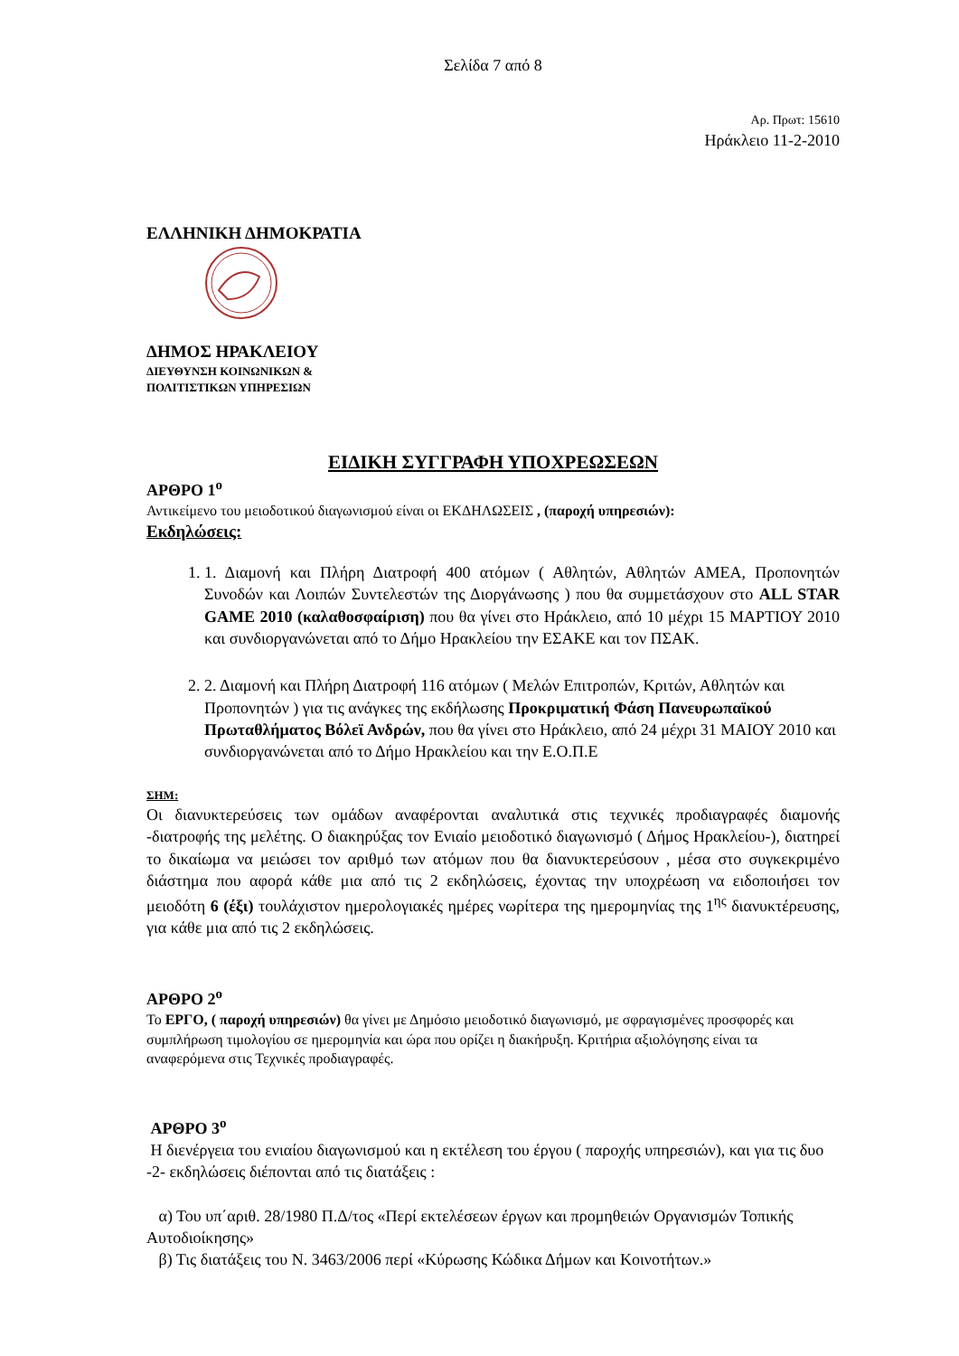Σελίδα 7 από 8
Αρ. Πρωτ: 15610
Ηράκλειο 11-2-2010
ΕΛΛΗΝΙΚΗ ΔΗΜΟΚΡΑΤΙΑ
ΔΗΜΟΣ ΗΡΑΚΛΕΙΟΥ
ΔΙΕΥΘΥΝΣΗ ΚΟΙΝΩΝΙΚΩΝ &
ΠΟΛΙΤΙΣΤΙΚΩΝ ΥΠΗΡΕΣΙΩΝ
ΕΙΔΙΚΗ ΣΥΓΓΡΑΦΗ ΥΠΟΧΡΕΩΣΕΩΝ
ΑΡΘΡΟ 1<sup>ο</sup>
Αντικείμενο του μειοδοτικού διαγωνισμού είναι οι ΕΚΔΗΛΩΣΕΙΣ , (παροχή υπηρεσιών):
Εκδηλώσεις:
1. 1. Διαμονή και Πλήρη Διατροφή 400 ατόμων ( Αθλητών, Αθλητών ΑΜΕΑ, Προπονητών Συνοδών και Λοιπών Συντελεστών της Διοργάνωσης ) που θα συμμετάσχουν στο ALL STAR GAME 2010 (καλαθοσφαίριση) που θα γίνει στο Ηράκλειο, από 10 μέχρι 15 ΜΑΡΤΙΟΥ 2010 και συνδιοργανώνεται από το Δήμο Ηρακλείου την ΕΣΑΚΕ και τον ΠΣΑΚ.
2. 2. Διαμονή και Πλήρη Διατροφή 116 ατόμων ( Μελών Επιτροπών, Κριτών, Αθλητών και Προπονητών ) για τις ανάγκες της εκδήλωσης Προκριματική Φάση Πανευρωπαϊκού Πρωταθλήματος Βόλεϊ Ανδρών, που θα γίνει στο Ηράκλειο, από 24 μέχρι 31 ΜΑΙΟΥ 2010 και συνδιοργανώνεται από το Δήμο Ηρακλείου και την Ε.Ο.Π.Ε
ΣΗΜ:
Οι διανυκτερεύσεις των ομάδων αναφέρονται αναλυτικά στις τεχνικές προδιαγραφές διαμονής -διατροφής της μελέτης. Ο διακηρύξας τον Ενιαίο μειοδοτικό διαγωνισμό ( Δήμος Ηρακλείου-), διατηρεί το δικαίωμα να μειώσει τον αριθμό των ατόμων που θα διανυκτερεύσουν , μέσα στο συγκεκριμένο διάστημα που αφορά κάθε μια από τις 2 εκδηλώσεις, έχοντας την υποχρέωση να ειδοποιήσει τον μειοδότη 6 (έξι) τουλάχιστον ημερολογιακές ημέρες νωρίτερα της ημερομηνίας της 1<sup>ης</sup> διανυκτέρευσης, για κάθε μια από τις 2 εκδηλώσεις.
ΑΡΘΡΟ 2<sup>ο</sup>
Το ΕΡΓΟ, ( παροχή υπηρεσιών) θα γίνει με Δημόσιο μειοδοτικό διαγωνισμό, με σφραγισμένες προσφορές και συμπλήρωση τιμολογίου σε ημερομηνία και ώρα που ορίζει η διακήρυξη. Κριτήρια αξιολόγησης είναι τα αναφερόμενα στις Τεχνικές προδιαγραφές.
ΑΡΘΡΟ 3<sup>ο</sup>
Η διενέργεια του ενιαίου διαγωνισμού και η εκτέλεση του έργου ( παροχής υπηρεσιών), και για τις δυο -2- εκδηλώσεις διέπονται από τις διατάξεις :
α) Του υπ΄αριθ. 28/1980 Π.Δ/τος «Περί εκτελέσεων έργων και προμηθειών Οργανισμών Τοπικής Αυτοδιοίκησης»
β) Τις διατάξεις του Ν. 3463/2006 περί «Κύρωσης Κώδικα Δήμων και Κοινοτήτων.»